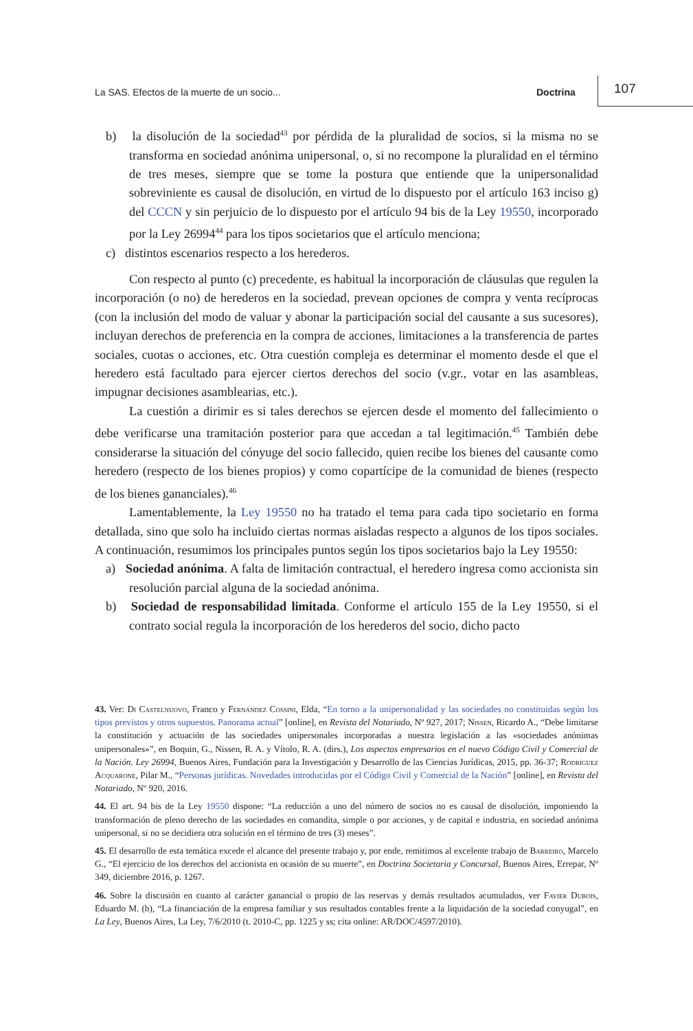La SAS. Efectos de la muerte de un socio... Doctrina 107
b) la disolución de la sociedad<sup>43</sup> por pérdida de la pluralidad de socios, si la misma no se transforma en sociedad anónima unipersonal, o, si no recompone la pluralidad en el término de tres meses, siempre que se tome la postura que entiende que la unipersonalidad sobreviniente es causal de disolución, en virtud de lo dispuesto por el artículo 163 inciso g) del CCCN y sin perjuicio de lo dispuesto por el artículo 94 bis de la Ley 19550, incorporado por la Ley 26994<sup>44</sup> para los tipos societarios que el artículo menciona;
c) distintos escenarios respecto a los herederos.
Con respecto al punto (c) precedente, es habitual la incorporación de cláusulas que regulen la incorporación (o no) de herederos en la sociedad, prevean opciones de compra y venta recíprocas (con la inclusión del modo de valuar y abonar la participación social del causante a sus sucesores), incluyan derechos de preferencia en la compra de acciones, limitaciones a la transferencia de partes sociales, cuotas o acciones, etc. Otra cuestión compleja es determinar el momento desde el que el heredero está facultado para ejercer ciertos derechos del socio (v.gr., votar en las asambleas, impugnar decisiones asamblearias, etc.).
La cuestión a dirimir es si tales derechos se ejercen desde el momento del fallecimiento o debe verificarse una tramitación posterior para que accedan a tal legitimación.<sup>45</sup> También debe considerarse la situación del cónyuge del socio fallecido, quien recibe los bienes del causante como heredero (respecto de los bienes propios) y como copartícipe de la comunidad de bienes (respecto de los bienes gananciales).<sup>46</sup>
Lamentablemente, la Ley 19550 no ha tratado el tema para cada tipo societario en forma detallada, sino que solo ha incluido ciertas normas aisladas respecto a algunos de los tipos sociales. A continuación, resumimos los principales puntos según los tipos societarios bajo la Ley 19550:
a) Sociedad anónima. A falta de limitación contractual, el heredero ingresa como accionista sin resolución parcial alguna de la sociedad anónima.
b) Sociedad de responsabilidad limitada. Conforme el artículo 155 de la Ley 19550, si el contrato social regula la incorporación de los herederos del socio, dicho pacto
43. Ver: Di Castelnuovo, Franco y Fernández Cossini, Elda, “En torno a la unipersonalidad y las sociedades no constituidas según los tipos previstos y otros supuestos. Panorama actual” [online], en Revista del Notariado, Nº 927, 2017; Nissen, Ricardo A., “Debe limitarse la constitución y actuación de las sociedades unipersonales incorporadas a nuestra legislación a las «sociedades anónimas unipersonales»”, en Boquin, G., Nissen, R. A. y Vítolo, R. A. (dirs.), Los aspectos empresarios en el nuevo Código Civil y Comercial de la Nación. Ley 26994, Buenos Aires, Fundación para la Investigación y Desarrollo de las Ciencias Jurídicas, 2015, pp. 36-37; Rodríguez Acquarone, Pilar M., “Personas jurídicas. Novedades introducidas por el Código Civil y Comercial de la Nación” [online], en Revista del Notariado, Nº 920, 2016.
44. El art. 94 bis de la Ley 19550 dispone: “La reducción a uno del número de socios no es causal de disolución, imponiendo la transformación de pleno derecho de las sociedades en comandita, simple o por acciones, y de capital e industria, en sociedad anónima unipersonal, si no se decidiera otra solución en el término de tres (3) meses”.
45. El desarrollo de esta temática excede el alcance del presente trabajo y, por ende, remitimos al excelente trabajo de Barreiro, Marcelo G., “El ejercicio de los derechos del accionista en ocasión de su muerte”, en Doctrina Societaria y Concursal, Buenos Aires, Errepar, Nº 349, diciembre 2016, p. 1267.
46. Sobre la discusión en cuanto al carácter ganancial o propio de las reservas y demás resultados acumulados, ver Favier Dubois, Eduardo M. (h), “La financiación de la empresa familiar y sus resultados contables frente a la liquidación de la sociedad conyugal”, en La Ley, Buenos Aires, La Ley, 7/6/2010 (t. 2010-C, pp. 1225 y ss; cita online: AR/DOC/4597/2010).